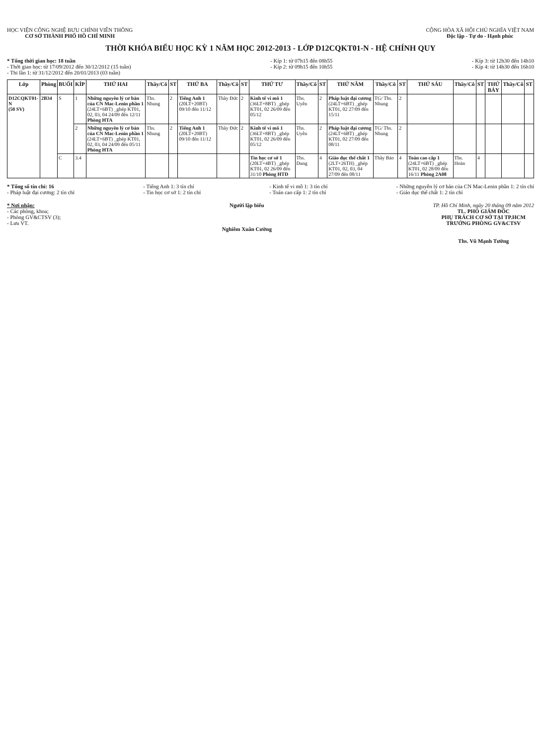HỌC VIỆN CÔNG NGHỆ BƯU CHÍNH VIỄN THÔNG
CƠ SỞ THÀNH PHỐ HỒ CHÍ MINH
CỘNG HÒA XÃ HỘI CHỦ NGHĨA VIỆT NAM
Độc lập - Tự do - Hạnh phúc
THỜI KHÓA BIỂU HỌC KỲ 1 NĂM HỌC 2012-2013 - LỚP D12CQKT01-N - HỆ CHÍNH QUY
* Tổng thời gian học: 18 tuần
- Thời gian học: từ 17/09/2012 đến 30/12/2012 (15 tuần)
- Thi lần 1: từ 31/12/2012 đến 20/01/2013 (03 tuần)
- Kíp 1: từ 07h15 đến 08h55
- Kíp 2: từ 09h15 đến 10h55
- Kíp 3: từ 12h30 đến 14h10
- Kíp 4: từ 14h30 đến 16h10
| Lớp | Phòng | BUỔI | KÍP | THỨ HAI | Thầy/Cô | ST | THỨ BA | Thầy/Cô | ST | THỨ TƯ | Thầy/Cô | ST | THỨ NĂM | Thầy/Cô | ST | THỨ SÁU | Thầy/Cô | ST | THỨ BẢY | Thầy/Cô | ST |
| --- | --- | --- | --- | --- | --- | --- | --- | --- | --- | --- | --- | --- | --- | --- | --- | --- | --- | --- | --- | --- | --- |
| D12CQKT01-N (50 SV) | 2B34 | S | 1 | Những nguyên lý cơ bản của CN Mac-Lenin phần 1 (24LT+6BT) _ghép KT01, 02, 03, 04 24/09 đến 12/11 Phòng HTA | Ths. Nhung | 2 | Tiếng Anh 1 (20LT+20BT) 09/10 đến 11/12 | Thầy Đức | 2 | Kinh tế vi mô 1 (36LT+8BT) _ghép KT01, 02 26/09 đến 05/12 | Ths. Uyên | 2 | Pháp luật đại cương (24LT+6BT) _ghép KT01, 02 27/09 đến 15/11 | TG/ Ths. Nhung | 2 | | | | | | |
| | | | 2 | Những nguyên lý cơ bản của CN Mac-Lenin phần 1 (24LT+6BT) _ghép KT01, 02, 03, 04 24/09 đến 05/11 Phòng HTA | Ths. Nhung | 2 | Tiếng Anh 1 (20LT+20BT) 09/10 đến 11/12 | Thầy Đức | 2 | Kinh tế vi mô 1 (36LT+8BT) _ghép KT01, 02 26/09 đến 05/12 | Ths. Uyên | 2 | Pháp luật đại cương (24LT+6BT) _ghép KT01, 02 27/09 đến 08/11 | TG/ Ths. Nhung | 2 | | | | | | |
| | | C | 3.4 | | | | | | | Tin học cơ sở 1 (20LT+4BT) _ghép KT01, 02 26/09 đến 31/10 Phòng HTD | Ths. Dung | 4 | Giáo dục thể chất 1 (2LT+26TH) _ghép KT01, 02, 03, 04 27/09 đến 08/11 | Thầy Bảo | 4 | Toán cao cấp 1 (24LT+6BT) _ghép KT01, 02 28/09 đến 16/11 Phòng 2A08 | Ths. Hoàn | 4 | | | |
* Tổng số tín chỉ: 16
- Pháp luật đại cương: 2 tín chỉ
- Tiếng Anh 1: 3 tín chỉ
- Tin học cơ sở 1: 2 tín chỉ
- Kinh tế vi mô 1: 3 tín chỉ
- Toán cao cấp 1: 2 tín chỉ
- Những nguyên lý cơ bản của CN Mac-Lenin phần 1: 2 tín chỉ
- Giáo dục thể chất 1: 2 tín chỉ
* Nơi nhận:
- Các phòng, khoa;
- Phòng GV&CTSV (3);
- Lưu VT.
Người lập biểu
Nghiêm Xuân Cường
TP. Hồ Chí Minh, ngày 20 tháng 09 năm 2012
TL. PHÓ GIÁM ĐỐC
PHỤ TRÁCH CƠ SỞ TẠI TP.HCM
TRƯỞNG PHÒNG GV&CTSV
Ths. Vũ Mạnh Tường